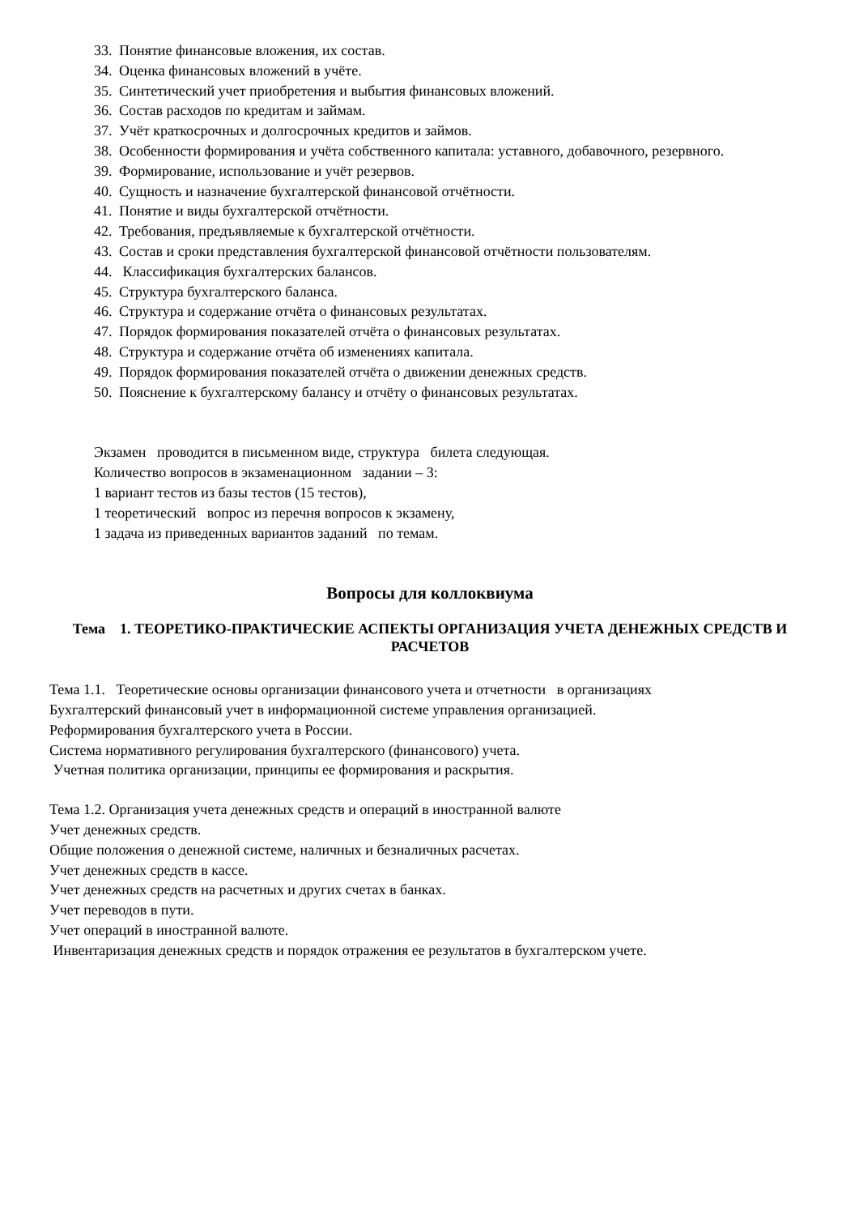33. Понятие финансовые вложения, их состав.
34. Оценка финансовых вложений в учёте.
35. Синтетический учет приобретения и выбытия финансовых вложений.
36. Состав расходов по кредитам и займам.
37. Учёт краткосрочных и долгосрочных кредитов и займов.
38. Особенности формирования и учёта собственного капитала: уставного, добавочного, резервного.
39. Формирование, использование и учёт резервов.
40. Сущность и назначение бухгалтерской финансовой отчётности.
41. Понятие и виды бухгалтерской отчётности.
42. Требования, предъявляемые к бухгалтерской отчётности.
43. Состав и сроки представления бухгалтерской финансовой отчётности пользователям.
44. Классификация бухгалтерских балансов.
45. Структура бухгалтерского баланса.
46. Структура и содержание отчёта о финансовых результатах.
47. Порядок формирования показателей отчёта о финансовых результатах.
48. Структура и содержание отчёта об изменениях капитала.
49. Порядок формирования показателей отчёта о движении денежных средств.
50. Пояснение к бухгалтерскому балансу и отчёту о финансовых результатах.
Экзамен проводится в письменном виде, структура билета следующая.
Количество вопросов в экзаменационном задании – 3:
1 вариант тестов из базы тестов (15 тестов),
1 теоретический вопрос из перечня вопросов к экзамену,
1 задача из приведенных вариантов заданий по темам.
Вопросы для коллоквиума
Тема 1. ТЕОРЕТИКО-ПРАКТИЧЕСКИЕ АСПЕКТЫ ОРГАНИЗАЦИЯ УЧЕТА ДЕНЕЖНЫХ СРЕДСТВ И РАСЧЕТОВ
Тема 1.1. Теоретические основы организации финансового учета и отчетности в организациях
Бухгалтерский финансовый учет в информационной системе управления организацией.
Реформирования бухгалтерского учета в России.
Система нормативного регулирования бухгалтерского (финансового) учета.
Учетная политика организации, принципы ее формирования и раскрытия.
Тема 1.2. Организация учета денежных средств и операций в иностранной валюте
Учет денежных средств.
Общие положения о денежной системе, наличных и безналичных расчетах.
Учет денежных средств в кассе.
Учет денежных средств на расчетных и других счетах в банках.
Учет переводов в пути.
Учет операций в иностранной валюте.
Инвентаризация денежных средств и порядок отражения ее результатов в бухгалтерском учете.